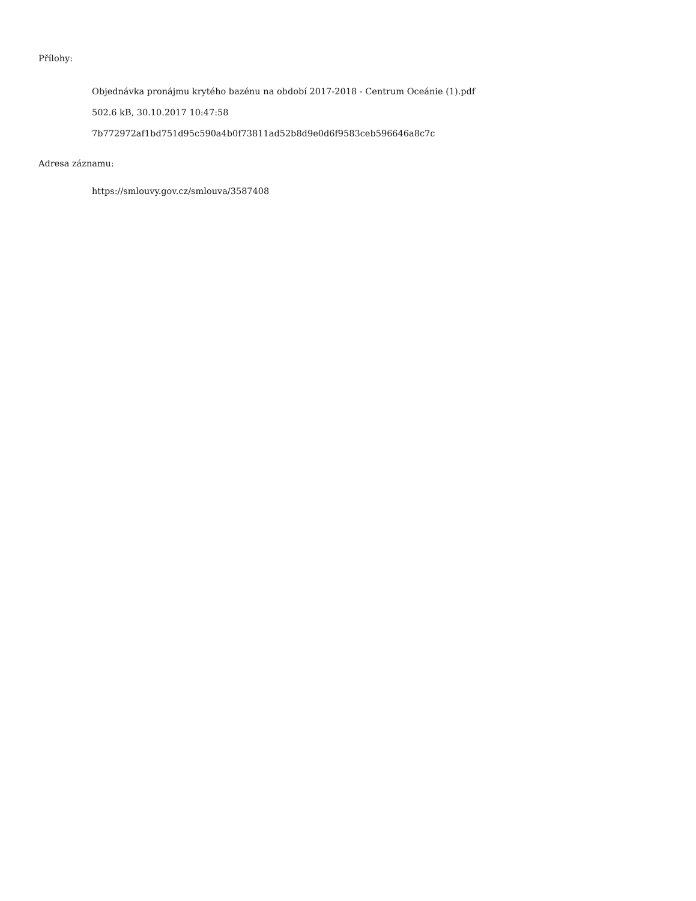Přílohy:
Objednávka pronájmu krytého bazénu na období 2017-2018 - Centrum Oceánie (1).pdf
502.6 kB, 30.10.2017 10:47:58
7b772972af1bd751d95c590a4b0f73811ad52b8d9e0d6f9583ceb596646a8c7c
Adresa záznamu:
https://smlouvy.gov.cz/smlouva/3587408